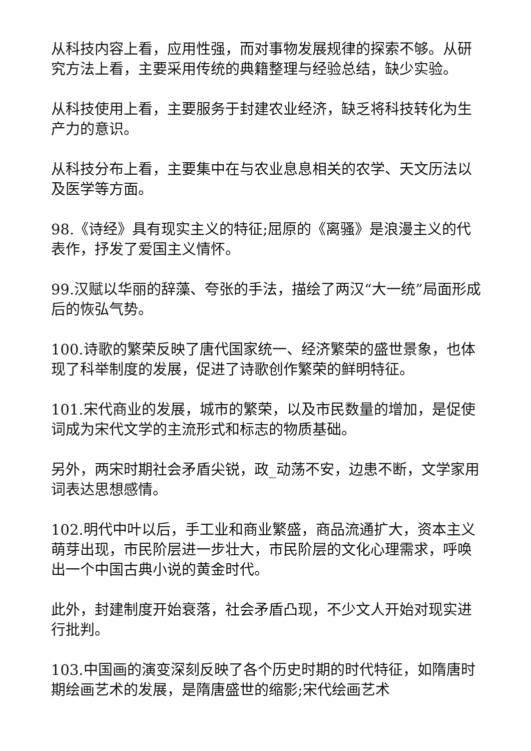从科技内容上看，应用性强，而对事物发展规律的探索不够。从研究方法上看，主要采用传统的典籍整理与经验总结，缺少实验。
从科技使用上看，主要服务于封建农业经济，缺乏将科技转化为生产力的意识。
从科技分布上看，主要集中在与农业息息相关的农学、天文历法以及医学等方面。
98.《诗经》具有现实主义的特征;屈原的《离骚》是浪漫主义的代表作，抒发了爱国主义情怀。
99.汉赋以华丽的辞藻、夸张的手法，描绘了两汉“大一统”局面形成后的恢弘气势。
100.诗歌的繁荣反映了唐代国家统一、经济繁荣的盛世景象，也体现了科举制度的发展，促进了诗歌创作繁荣的鲜明特征。
101.宋代商业的发展，城市的繁荣，以及市民数量的增加，是促使词成为宋代文学的主流形式和标志的物质基础。
另外，两宋时期社会矛盾尖锐，政_动荡不安，边患不断，文学家用词表达思想感情。
102.明代中叶以后，手工业和商业繁盛，商品流通扩大，资本主义萌芽出现，市民阶层进一步壮大，市民阶层的文化心理需求，呼唤出一个中国古典小说的黄金时代。
此外，封建制度开始衰落，社会矛盾凸现，不少文人开始对现实进行批判。
103.中国画的演变深刻反映了各个历史时期的时代特征，如隋唐时期绘画艺术的发展，是隋唐盛世的缩影;宋代绘画艺术